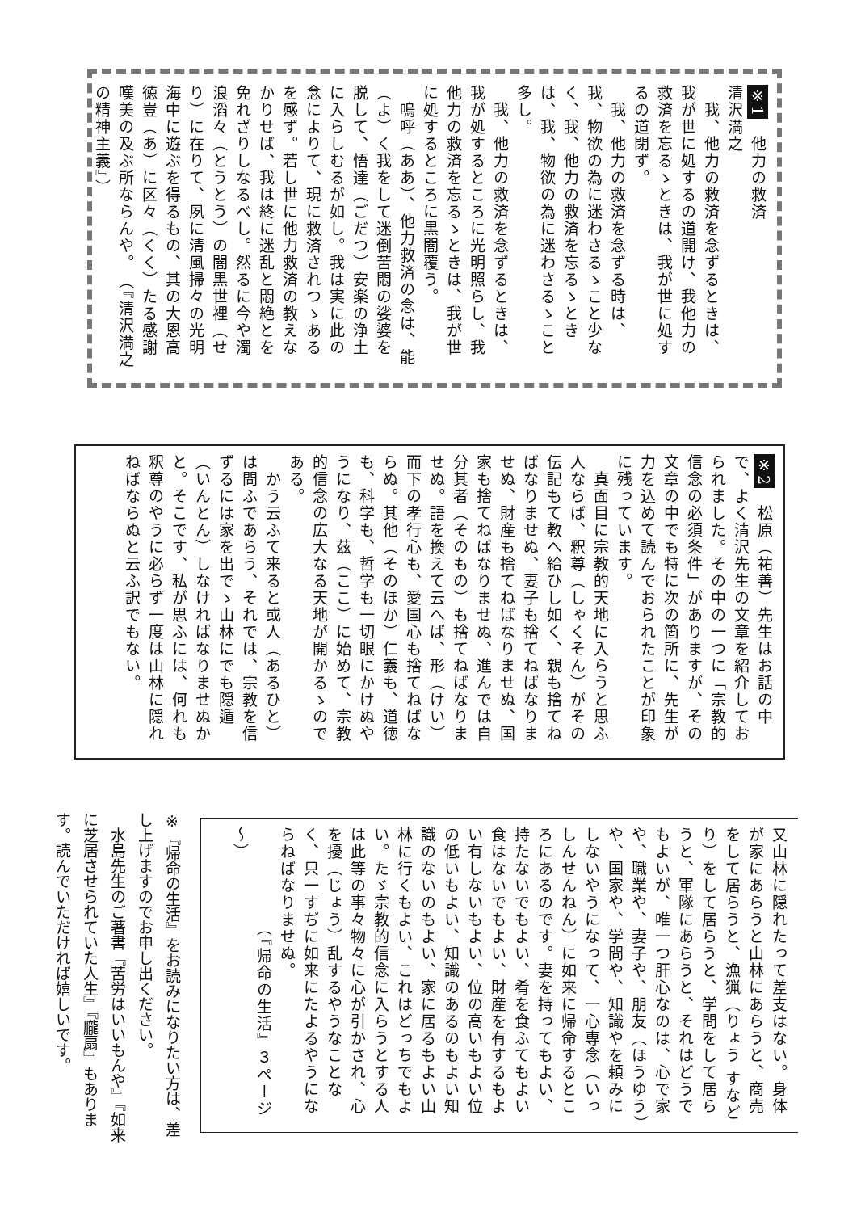※1　他力の救済　　　　　　　　清沢満之
　我、他力の救済を念ずるときは、我が世に処するの道開け、我他力の救済を忘るゝときは、我が世に処するの道閉ず。
　我、他力の救済を念ずる時は、我、物欲の為に迷わさるゝこと少なく、我、他力の救済を忘るゝときは、我、物欲の為に迷わさるゝこと多し。
　我、他力の救済を念ずるときは、我が処するところに光明照らし、我他力の救済を忘るゝときは、我が世に処するところに黒闇覆う。
　嗚呼（ああ）、他力救済の念は、能（よ）く我をして迷倒苦悶の娑婆を脱して、悟達（ごだつ）安楽の浄土に入らしむるが如し。我は実に此の念によりて、現に救済されつゝあるを感ず。若し世に他力救済の教えなかりせば、我は終に迷乱と悶絶とを免れざりしなるべし。然るに今や濁浪滔々（とうとう）の闇黒世裡（せり）に在りて、夙に清風掃々の光明海中に遊ぶを得るもの、其の大恩高徳豈（あ）に区々（くく）たる感謝嘆美の及ぶ所ならんや。　（『清沢満之の精神主義』）
※2　松原（祐善）先生はお話の中で、よく清沢先生の文章を紹介しておられました。その中の一つに「宗教的信念の必須条件」がありますが、その文章の中でも特に次の箇所に、先生が力を込めて読んでおられたことが印象に残っています。
　真面目に宗教的天地に入らうと思ふ人ならば、釈尊（しゃくそん）がその伝記もて教へ給ひし如く、親も捨てねばなりませぬ、妻子も捨てねばなりませぬ、財産も捨てねばなりませぬ、国家も捨てねばなりませぬ、進んでは自分其者（そのもの）も捨てねばなりませぬ。語を換えて云へば、形（けい）而下の孝行心も、愛国心も捨てねばならぬ。其他（そのほか）仁義も、道徳も、科学も、哲学も一切眼にかけぬやうになり、茲（ここ）に始めて、宗教的信念の広大なる天地が開かるゝのである。
　かう云ふて来ると或人（あるひと）は問ふであらう、それでは、宗教を信ずるには家を出でゝ山林にでも隠遁（いんとん）しなければなりませぬかと。そこです、私が思ふには、何れも釈尊のやうに必らず一度は山林に隠れねばならぬと云ふ訳でもない。
又山林に隠れたって差支はない。身体が家にあらうと山林にあらうと、商売をして居らうと、漁猟（りょう すなどり）をして居らうと、学問をして居らうと、軍隊にあらうと、それはどうでもよいが、唯一つ肝心なのは、心で家や、職業や、妻子や、朋友（ほうゆう）や、国家や、学問や、知識やを頼みにしないやうになって、一心専念（いっしんせんねん）に如来に帰命するところにあるのです。妻を持ってもよい、持たないでもよい、肴を食ふてもよい食はないでもよい、財産を有するもよい有しないもよい、位の高いもよい位の低いもよい、知識のあるのもよい知識のないのもよい、家に居るもよい山林に行くもよい、これはどっちでもよい。たゞ宗教的信念に入らうとする人は此等の事々物々に心が引かされ、心を擾（じょう）乱するやうなことなく、只一すぢに如来にたよるやうにならねばなりませぬ。
　　　　　　（『帰命の生活』３ページ～）
※『帰命の生活』をお読みになりたい方は、差し上げますのでお申し出ください。
　水島先生のご著書『苦労はいいもんや』『如来に芝居させられていた人生』『朧扇』もあります。読んでいただければ嬉しいです。